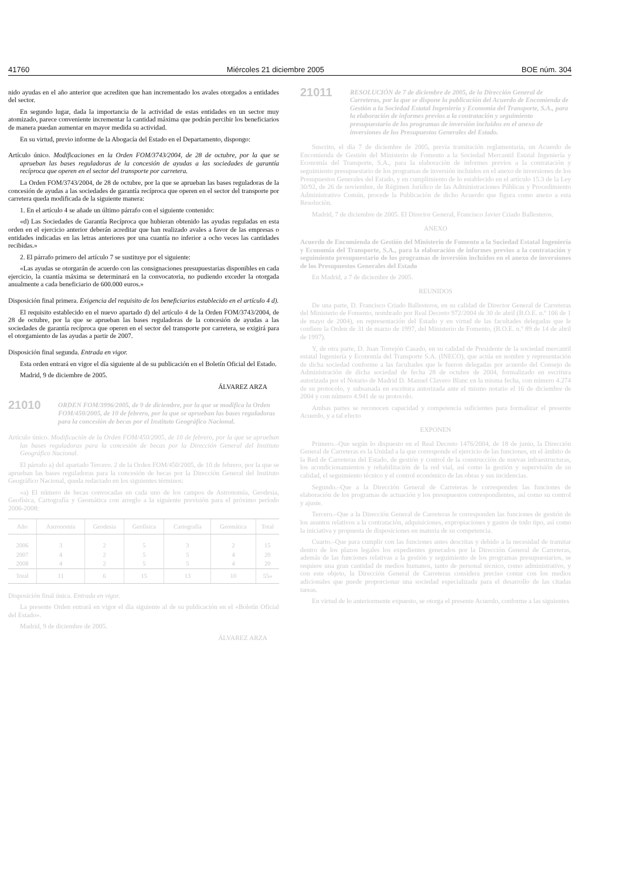41760 Miércoles 21 diciembre 2005 BOE núm. 304
nido ayudas en el año anterior que acrediten que han incrementado los avales otorgados a entidades del sector.
En segundo lugar, dada la importancia de la actividad de estas entidades en un sector muy atomizado, parece conveniente incrementar la cantidad máxima que podrán percibir los beneficiarios de manera puedan aumentar en mayor medida su actividad.
En su virtud, previo informe de la Abogacía del Estado en el Departamento, dispongo:
Artículo único. Modificaciones en la Orden FOM/3743/2004, de 28 de octubre, por la que se aprueban las bases reguladoras de la concesión de ayudas a las sociedades de garantía recíproca que operen en el sector del transporte por carretera.
La Orden FOM/3743/2004, de 28 de octubre, por la que se aprueban las bases reguladoras de la concesión de ayudas a las sociedades de garantía recíproca que operen en el sector del transporte por carretera queda modificada de la siguiente manera:
1. En el artículo 4 se añade un último párrafo con el siguiente contenido:
«d) Las Sociedades de Garantía Recíproca que hubieran obtenido las ayudas reguladas en esta orden en el ejercicio anterior deberán acreditar que han realizado avales a favor de las empresas o entidades indicadas en las letras anteriores por una cuantía no inferior a ocho veces las cantidades recibidas.»
2. El párrafo primero del artículo 7 se sustituye por el siguiente:
«Las ayudas se otorgarán de acuerdo con las consignaciones presupuestarias disponibles en cada ejercicio, la cuantía máxima se determinará en la convocatoria, no pudiendo exceder la otorgada anualmente a cada beneficiario de 600.000 euros.»
Disposición final primera. Exigencia del requisito de los beneficiarios establecido en el artículo 4 d).
El requisito establecido en el nuevo apartado d) del artículo 4 de la Orden FOM/3743/2004, de 28 de octubre, por la que se aprueban las bases reguladoras de la concesión de ayudas a las sociedades de garantía recíproca que operen en el sector del transporte por carretera, se exigirá para el otorgamiento de las ayudas a partir de 2007.
Disposición final segunda. Entrada en vigor.
Esta orden entrará en vigor el día siguiente al de su publicación en el Boletín Oficial del Estado.
Madrid, 9 de diciembre de 2005.
ÁLVAREZ ARZA
21010 ORDEN FOM/3996/2005, de 9 de diciembre, por la que se modifica la Orden FOM/450/2005, de 10 de febrero, por la que se aprueban las bases reguladoras para la concesión de becas por el Instituto Geográfico Nacional.
Artículo único. Modificación de la Orden FOM/450/2005, de 10 de febrero, por la que se aprueban las bases reguladoras para la concesión de becas por la Dirección General del Instituto Geográfico Nacional.
El párrafo a) del apartado Tercero. 2 de la Orden FOM/450/2005, de 10 de febrero, por la que se aprueban las bases reguladoras para la concesión de becas por la Dirección General del Instituto Geográfico Nacional, queda redactado en los siguientes términos:
«a) El número de becas convocadas en cada uno de los campos de Astronomía, Geodesia, Geofísica, Cartografía y Geomática con arreglo a la siguiente previsión para el próximo período 2006-2008:
| Año | Astronomía | Geodesia | Geofísica | Cartografía | Geomática | Total |
| --- | --- | --- | --- | --- | --- | --- |
| 2006 | 3 | 2 | 5 | 3 | 2 | 15 |
| 2007 | 4 | 2 | 5 | 5 | 4 | 20 |
| 2008 | 4 | 2 | 5 | 5 | 4 | 20 |
| Total | 11 | 6 | 15 | 13 | 10 | 55» |
Disposición final única. Entrada en vigor.
La presente Orden entrará en vigor el día siguiente al de su publicación en el «Boletín Oficial del Estado».
Madrid, 9 de diciembre de 2005.
ÁLVAREZ ARZA
21011 RESOLUCIÓN de 7 de diciembre de 2005, de la Dirección General de Carreteras, por la que se dispone la publicación del Acuerdo de Encomienda de Gestión a la Sociedad Estatal Ingeniería y Economía del Transporte, S.A., para la elaboración de informes previos a la contratación y seguimiento presupuestario de los programas de inversión incluidos en el anexo de inversiones de los Presupuestos Generales del Estado.
Suscrito, el día 7 de diciembre de 2005, previa tramitación reglamentaria, un Acuerdo de Encomienda de Gestión del Ministerio de Fomento a la Sociedad Mercantil Estatal Ingeniería y Economía del Transporte, S.A., para la elaboración de informes previos a la contratación y seguimiento presupuestario de los programas de inversión incluidos en el anexo de inversiones de los Presupuestos Generales del Estado, y en cumplimiento de lo establecido en el artículo 15.3 de la Ley 30/92, de 26 de noviembre, de Régimen Jurídico de las Administraciones Públicas y Procedimiento Administrativo Común, procede la Publicación de dicho Acuerdo que figura como anexo a esta Resolución.
Madrid, 7 de diciembre de 2005. El Director General, Francisco Javier Criado Ballesteros.
ANEXO
Acuerdo de Encomienda de Gestión del Ministerio de Fomento a la Sociedad Estatal Ingeniería y Economía del Transporte, S.A., para la elaboración de informes previos a la contratación y seguimiento presupuestario de los programas de inversión incluidos en el anexo de inversiones de los Presupuestos Generales del Estado
En Madrid, a 7 de diciembre de 2005.
REUNIDOS
De una parte, D. Francisco Criado Ballesteros, en su calidad de Director General de Carreteras del Ministerio de Fomento, nombrado por Real Decreto 972/2004 de 30 de abril (B.O.E. n.º 106 de 1 de mayo de 2004), en representación del Estado y en virtud de las facultades delegadas que le confiere la Orden de 31 de marzo de 1997, del Ministerio de Fomento, (B.O.E. n.º 89 de 14 de abril de 1997).
Y, de otra parte, D. Juan Torrejón Casado, en su calidad de Presidente de la sociedad mercantil estatal Ingeniería y Economía del Transporte S.A. (INECO), que actúa en nombre y representación de dicha sociedad conforme a las facultades que le fueron delegadas por acuerdo del Consejo de Administración de dicha sociedad de fecha 28 de octubre de 2004, formalizado en escritura autorizada por el Notario de Madrid D. Manuel Clavero Blanc en la misma fecha, con número 4.274 de su protocolo, y subsanada en escritura autorizada ante el mismo notario el 16 de diciembre de 2004 y con número 4.941 de su protocolo.
Ambas partes se reconocen capacidad y competencia suficientes para formalizar el presente Acuerdo, y a tal efecto
EXPONEN
Primero.–Que según lo dispuesto en el Real Decreto 1476/2004, de 18 de junio, la Dirección General de Carreteras es la Unidad a la que corresponde el ejercicio de las funciones, en el ámbito de la Red de Carreteras del Estado, de gestión y control de la construcción de nuevas infraestructuras, los acondicionamientos y rehabilitación de la red vial, así como la gestión y supervisión de su calidad, el seguimiento técnico y el control económico de las obras y sus incidencias.
Segundo.–Que a la Dirección General de Carreteras le corresponden las funciones de elaboración de los programas de actuación y los presupuestos correspondientes, así como su control y ajuste.
Tercero.–Que a la Dirección General de Carreteras le corresponden las funciones de gestión de los asuntos relativos a la contratación, adquisiciones, expropiaciones y gastos de todo tipo, así como la iniciativa y propuesta de disposiciones en materia de su competencia.
Cuarto.–Que para cumplir con las funciones antes descritas y debido a la necesidad de tramitar dentro de los plazos legales los expedientes generados por la Dirección General de Carreteras, además de las funciones relativas a la gestión y seguimiento de los programas presupuestarios, se requiere una gran cantidad de medios humanos, tanto de personal técnico, como administrativo, y con este objeto, la Dirección General de Carreteras considera preciso contar con los medios adicionales que puede proporcionar una sociedad especializada para el desarrollo de las citadas tareas.
En virtud de lo anteriormente expuesto, se otorga el presente Acuerdo, conforme a las siguientes